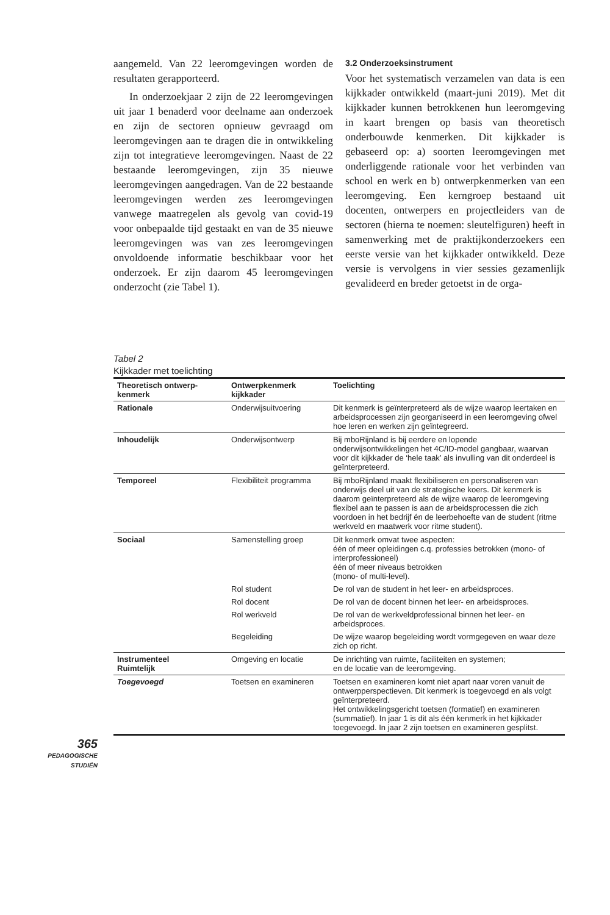aangemeld. Van 22 leeromgevingen worden de resultaten gerapporteerd.
In onderzoekjaar 2 zijn de 22 leeromgevingen uit jaar 1 benaderd voor deelname aan onderzoek en zijn de sectoren opnieuw gevraagd om leeromgevingen aan te dragen die in ontwikkeling zijn tot integratieve leeromgevingen. Naast de 22 bestaande leeromgevingen, zijn 35 nieuwe leeromgevingen aangedragen. Van de 22 bestaande leeromgevingen werden zes leeromgevingen vanwege maatregelen als gevolg van covid-19 voor onbepaalde tijd gestaakt en van de 35 nieuwe leeromgevingen was van zes leeromgevingen onvoldoende informatie beschikbaar voor het onderzoek. Er zijn daarom 45 leeromgevingen onderzocht (zie Tabel 1).
3.2 Onderzoeksinstrument
Voor het systematisch verzamelen van data is een kijkkader ontwikkeld (maart-juni 2019). Met dit kijkkader kunnen betrokkenen hun leeromgeving in kaart brengen op basis van theoretisch onderbouwde kenmerken. Dit kijkkader is gebaseerd op: a) soorten leeromgevingen met onderliggende rationale voor het verbinden van school en werk en b) ontwerpkenmerken van een leeromgeving. Een kerngroep bestaand uit docenten, ontwerpers en projectleiders van de sectoren (hierna te noemen: sleutelfiguren) heeft in samenwerking met de praktijkonderzoekers een eerste versie van het kijkkader ontwikkeld. Deze versie is vervolgens in vier sessies gezamenlijk gevalideerd en breder getoetst in de orga-
Tabel 2
Kijkkader met toelichting
| Theoretisch ontwerp- kenmerk | Ontwerpkenmerk kijkkader | Toelichting |
| --- | --- | --- |
| Rationale | Onderwijsuitvoering | Dit kenmerk is geïnterpreteerd als de wijze waarop leertaken en arbeidsprocessen zijn georganiseerd in een leeromgeving ofwel hoe leren en werken zijn geïntegreerd. |
| Inhoudelijk | Onderwijsontwerp | Bij mboRijnland is bij eerdere en lopende onderwijsontwikkelingen het 4C/ID-model gangbaar, waarvan voor dit kijkkader de ‘hele taak’ als invulling van dit onderdeel is geïnterpreteerd. |
| Temporeel | Flexibiliteit programma | Bij mboRijnland maakt flexibiliseren en personaliseren van onderwijs deel uit van de strategische koers. Dit kenmerk is daarom geïnterpreteerd als de wijze waarop de leeromgeving flexibel aan te passen is aan de arbeidsprocessen die zich voordoen in het bedrijf én de leerbehoefte van de student (ritme werkveld en maatwerk voor ritme student). |
| Sociaal | Samenstelling groep | Dit kenmerk omvat twee aspecten: één of meer opleidingen c.q. professies betrokken (mono- of interprofessioneel) één of meer niveaus betrokken (mono- of multi-level). |
| | Rol student | De rol van de student in het leer- en arbeidsproces. |
| | Rol docent | De rol van de docent binnen het leer- en arbeidsproces. |
| | Rol werkveld | De rol van de werkveldprofessional binnen het leer- en arbeidsproces. |
| | Begeleiding | De wijze waarop begeleiding wordt vormgegeven en waar deze zich op richt. |
| Instrumenteel Ruimtelijk | Omgeving en locatie | De inrichting van ruimte, faciliteiten en systemen; en de locatie van de leeromgeving. |
| Toegevoegd | Toetsen en examineren | Toetsen en examineren komt niet apart naar voren vanuit de ontwerpperspectieven. Dit kenmerk is toegevoegd en als volgt geïnterpreteerd. Het ontwikkelingsgericht toetsen (formatief) en examineren (summatief). In jaar 1 is dit als één kenmerk in het kijkkader toegevoegd. In jaar 2 zijn toetsen en examineren gesplitst. |
365
PEDAGOGISCHE
STUDIËN